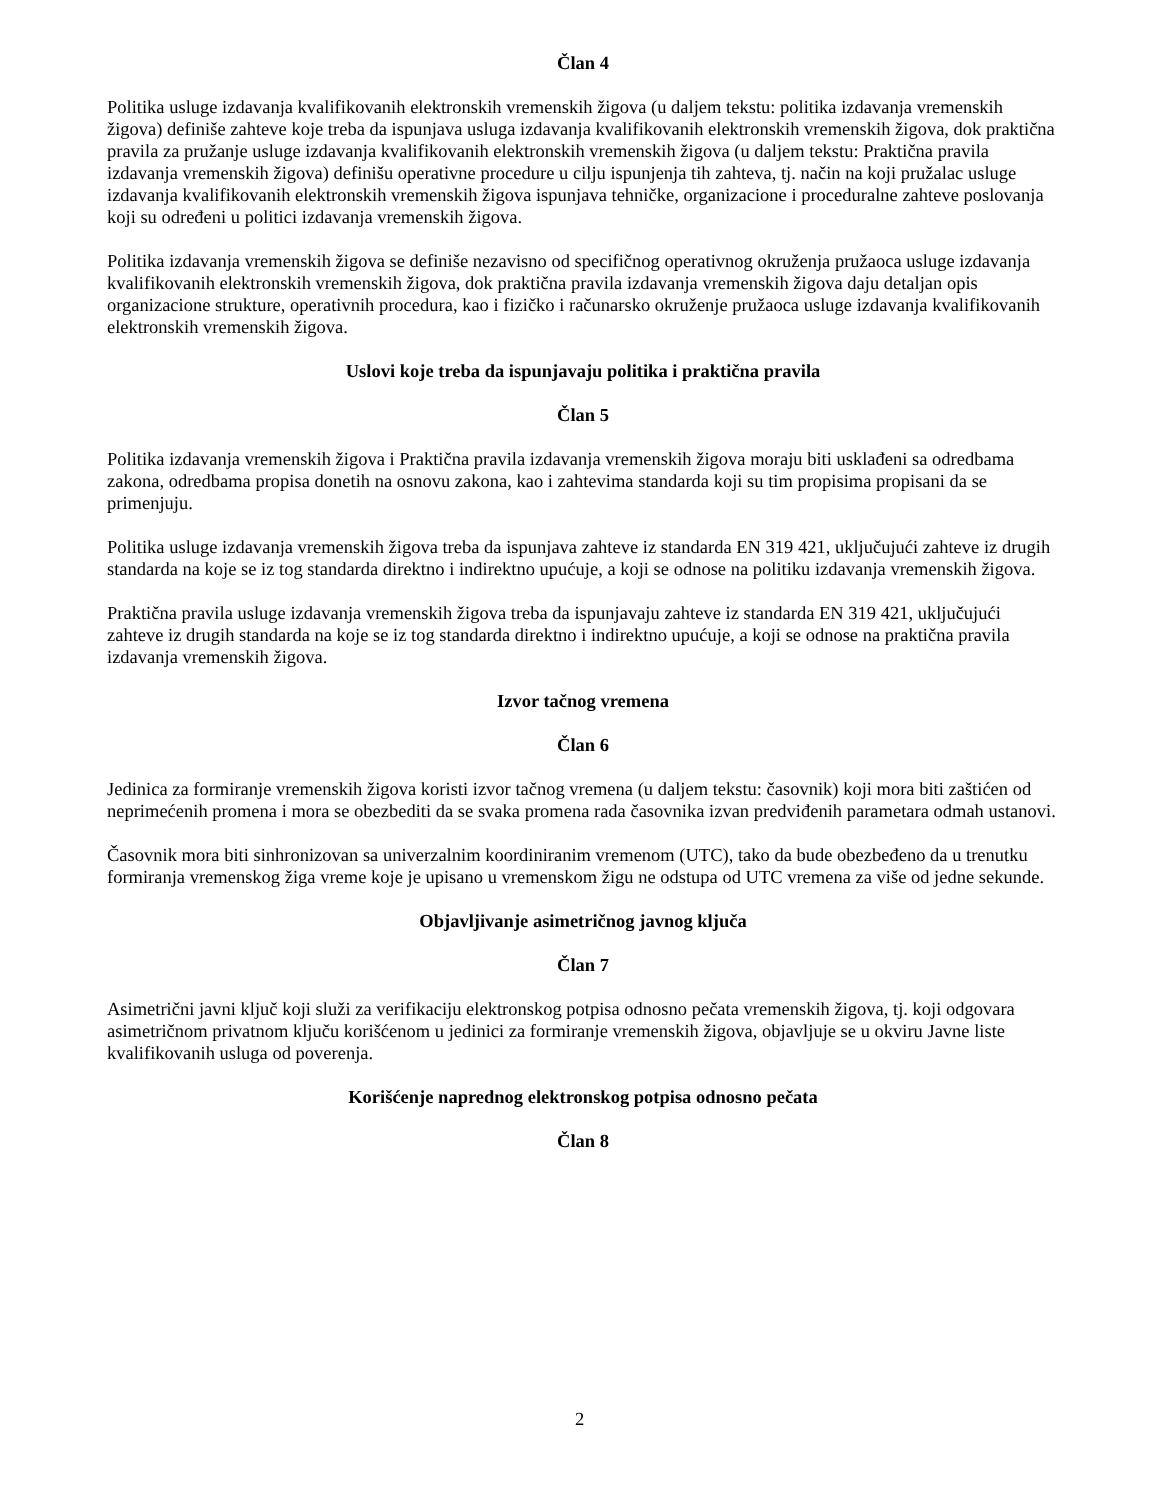Član 4
Politika usluge izdavanja kvalifikovanih elektronskih vremenskih žigova (u daljem tekstu: politika izdavanja vremenskih žigova) definiše zahteve koje treba da ispunjava usluga izdavanja kvalifikovanih elektronskih vremenskih žigova, dok praktična pravila za pružanje usluge izdavanja kvalifikovanih elektronskih vremenskih žigova (u daljem tekstu: Praktična pravila izdavanja vremenskih žigova) definišu operativne procedure u cilju ispunjenja tih zahteva, tj. način na koji pružalac usluge izdavanja kvalifikovanih elektronskih vremenskih žigova ispunjava tehničke, organizacione i proceduralne zahteve poslovanja koji su određeni u politici izdavanja vremenskih žigova.
Politika izdavanja vremenskih žigova se definiše nezavisno od specifičnog operativnog okruženja pružaoca usluge izdavanja kvalifikovanih elektronskih vremenskih žigova, dok praktična pravila izdavanja vremenskih žigova daju detaljan opis organizacione strukture, operativnih procedura, kao i fizičko i računarsko okruženje pružaoca usluge izdavanja kvalifikovanih elektronskih vremenskih žigova.
Uslovi koje treba da ispunjavaju politika i praktična pravila
Član 5
Politika izdavanja vremenskih žigova i Praktična pravila izdavanja vremenskih žigova moraju biti usklađeni sa odredbama zakona, odredbama propisa donetih na osnovu zakona, kao i zahtevima standarda koji su tim propisima propisani da se primenjuju.
Politika usluge izdavanja vremenskih žigova treba da ispunjava zahteve iz standarda EN 319 421, uključujući zahteve iz drugih standarda na koje se iz tog standarda direktno i indirektno upućuje, a koji se odnose na politiku izdavanja vremenskih žigova.
Praktična pravila usluge izdavanja vremenskih žigova treba da ispunjavaju zahteve iz standarda EN 319 421, uključujući zahteve iz drugih standarda na koje se iz tog standarda direktno i indirektno upućuje, a koji se odnose na praktična pravila izdavanja vremenskih žigova.
Izvor tačnog vremena
Član 6
Jedinica za formiranje vremenskih žigova koristi izvor tačnog vremena (u daljem tekstu: časovnik) koji mora biti zaštićen od neprimećenih promena i mora se obezbediti da se svaka promena rada časovnika izvan predviđenih parametara odmah ustanovi.
Časovnik mora biti sinhronizovan sa univerzalnim koordiniranim vremenom (UTC), tako da bude obezbeđeno da u trenutku formiranja vremenskog žiga vreme koje je upisano u vremenskom žigu ne odstupa od UTC vremena za više od jedne sekunde.
Objavljivanje asimetričnog javnog ključa
Član 7
Asimetrični javni ključ koji služi za verifikaciju elektronskog potpisa odnosno pečata vremenskih žigova, tj. koji odgovara asimetričnom privatnom ključu korišćenom u jedinici za formiranje vremenskih žigova, objavljuje se u okviru Javne liste kvalifikovanih usluga od poverenja.
Korišćenje naprednog elektronskog potpisa odnosno pečata
Član 8
2